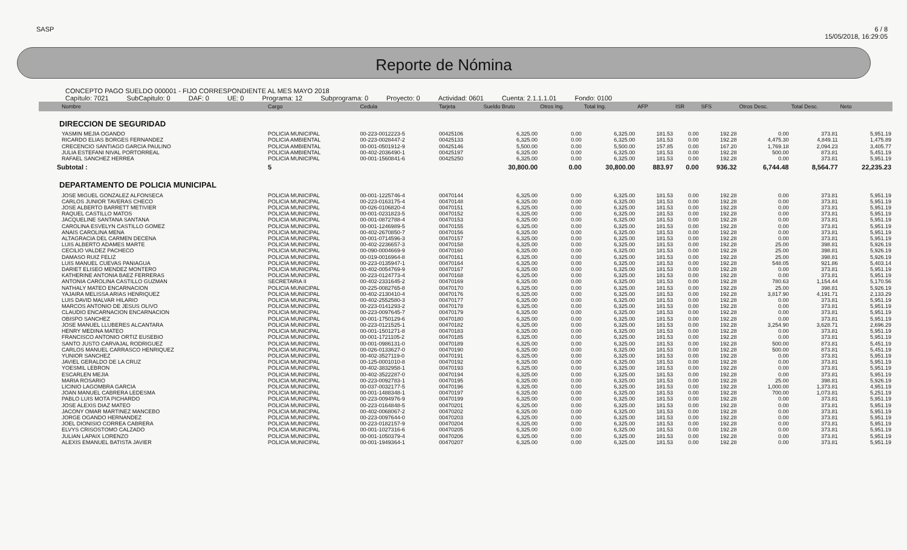SASP 6 / 8
15/05/2018, 16:29:05
Reporte de Nómina
CONCEPTO PAGO SUELDO 000001 - FIJO CORRESPONDIENTE AL MES MAYO 2018
Capítulo: 7021 SubCapitulo: 0 DAF: 0 UE: 0 Programa: 12 Subprograma: 0 Proyecto: 0 Actividad: 0601 Cuenta: 2.1.1.1.01 Fondo: 0100
| Nombre | Cargo | Cedula | Tarjeta | Sueldo Bruto | Otros Ing. | Total Ing. | AFP | ISR | SFS | Otros Desc. | Total Desc. | Neto |
| --- | --- | --- | --- | --- | --- | --- | --- | --- | --- | --- | --- | --- |
| DIRECCION DE SEGURIDAD | | | | | | | | | | | | |
| YASMIN MEJIA OGANDO | POLICIA MUNICIPAL | 00-223-0012223-5 | 00425106 | 6,325.00 | 0.00 | 6,325.00 | 181.53 | 0.00 | 192.28 | 0.00 | 373.81 | 5,951.19 |
| RICARDO ELIAS BORGES FERNANDEZ | POLICIA AMBIENTAL | 00-223-0028447-2 | 00425133 | 6,325.00 | 0.00 | 6,325.00 | 181.53 | 0.00 | 192.28 | 4,475.30 | 4,849.11 | 1,475.89 |
| CRECENCIO SANTIAGO GARCIA PAULINO | POLICIA AMBIENTAL | 00-001-0501912-9 | 00425146 | 5,500.00 | 0.00 | 5,500.00 | 157.85 | 0.00 | 167.20 | 1,769.18 | 2,094.23 | 3,405.77 |
| JULIA ESTEFANI NIVAL PORTORREAL | POLICIA AMBIENTAL | 00-402-2036490-1 | 00425197 | 6,325.00 | 0.00 | 6,325.00 | 181.53 | 0.00 | 192.28 | 500.00 | 873.81 | 5,451.19 |
| RAFAEL SANCHEZ HERREA | POLICIA MUNICIPAL | 00-001-1560841-6 | 00425250 | 6,325.00 | 0.00 | 6,325.00 | 181.53 | 0.00 | 192.28 | 0.00 | 373.81 | 5,951.19 |
| Subtotal : | 5 | | | 30,800.00 | 0.00 | 30,800.00 | 883.97 | 0.00 | 936.32 | 6,744.48 | 8,564.77 | 22,235.23 |
| DEPARTAMENTO DE POLICIA MUNICIPAL | | | | | | | | | | | | |
| JOSE MIGUEL GONZALEZ ALFONSECA | POLICIA MUNICIPAL | 00-001-1225746-4 | 00470144 | 6,325.00 | 0.00 | 6,325.00 | 181.53 | 0.00 | 192.28 | 0.00 | 373.81 | 5,951.19 |
| CARLOS JUNIOR TAVERAS CHECO | POLICIA MUNICIPAL | 00-223-0163175-4 | 00470148 | 6,325.00 | 0.00 | 6,325.00 | 181.53 | 0.00 | 192.28 | 0.00 | 373.81 | 5,951.19 |
| JOSE ALBERTO BARRETT METIVIER | POLICIA MUNICIPAL | 00-026-0106820-4 | 00470151 | 6,325.00 | 0.00 | 6,325.00 | 181.53 | 0.00 | 192.28 | 0.00 | 373.81 | 5,951.19 |
| RAQUEL CASTILLO MATOS | POLICIA MUNICIPAL | 00-001-0231823-5 | 00470152 | 6,325.00 | 0.00 | 6,325.00 | 181.53 | 0.00 | 192.28 | 0.00 | 373.81 | 5,951.19 |
| JACQUELINE SANTANA SANTANA | POLICIA MUNICIPAL | 00-001-0872788-4 | 00470153 | 6,325.00 | 0.00 | 6,325.00 | 181.53 | 0.00 | 192.28 | 0.00 | 373.81 | 5,951.19 |
| CAROLINA ESVELYN CASTILLO GOMEZ | POLICIA MUNICIPAL | 00-001-1246989-5 | 00470155 | 6,325.00 | 0.00 | 6,325.00 | 181.53 | 0.00 | 192.28 | 0.00 | 373.81 | 5,951.19 |
| ANAIS CAROLINA MENA | POLICIA MUNICIPAL | 00-402-2670850-7 | 00470156 | 6,325.00 | 0.00 | 6,325.00 | 181.53 | 0.00 | 192.28 | 0.00 | 373.81 | 5,951.19 |
| ALTAGRACIA DEL CARMEN DECENA | POLICIA MUNICIPAL | 00-001-0714596-3 | 00470157 | 6,325.00 | 0.00 | 6,325.00 | 181.53 | 0.00 | 192.28 | 0.00 | 373.81 | 5,951.19 |
| LUIS ALBERTO ADAMES MARTE | POLICIA MUNICIPAL | 00-402-2236657-3 | 00470158 | 6,325.00 | 0.00 | 6,325.00 | 181.53 | 0.00 | 192.28 | 25.00 | 398.81 | 5,926.19 |
| CECILIO VALDEZ PACHECO | POLICIA MUNICIPAL | 00-090-0004669-9 | 00470160 | 6,325.00 | 0.00 | 6,325.00 | 181.53 | 0.00 | 192.28 | 25.00 | 398.81 | 5,926.19 |
| DAMASO RUIZ FELIZ | POLICIA MUNICIPAL | 00-019-0016964-8 | 00470161 | 6,325.00 | 0.00 | 6,325.00 | 181.53 | 0.00 | 192.28 | 25.00 | 398.81 | 5,926.19 |
| LUIS MANUEL CUEVAS PANIAGUA | POLICIA MUNICIPAL | 00-223-0135947-1 | 00470164 | 6,325.00 | 0.00 | 6,325.00 | 181.53 | 0.00 | 192.28 | 548.05 | 921.86 | 5,403.14 |
| DARIET ELISEO MENDEZ MONTERO | POLICIA MUNICIPAL | 00-402-0054769-9 | 00470167 | 6,325.00 | 0.00 | 6,325.00 | 181.53 | 0.00 | 192.28 | 0.00 | 373.81 | 5,951.19 |
| KATHERINE ANTONIA BAEZ FERRERAS | POLICIA MUNICIPAL | 00-223-0124773-4 | 00470168 | 6,325.00 | 0.00 | 6,325.00 | 181.53 | 0.00 | 192.28 | 0.00 | 373.81 | 5,951.19 |
| ANTONIA CAROLINA CASTILLO GUZMAN | SECRETARIA II | 00-402-2331645-2 | 00470169 | 6,325.00 | 0.00 | 6,325.00 | 181.53 | 0.00 | 192.28 | 780.63 | 1,154.44 | 5,170.56 |
| NATHALY MATEO ENCARNACION | POLICIA MUNICIPAL | 00-225-0082765-8 | 00470170 | 6,325.00 | 0.00 | 6,325.00 | 181.53 | 0.00 | 192.28 | 25.00 | 398.81 | 5,926.19 |
| YAJAIRA MELISSA ARIAS HENRIQUEZ | POLICIA MUNICIPAL | 00-402-2130410-4 | 00470176 | 6,325.00 | 0.00 | 6,325.00 | 181.53 | 0.00 | 192.28 | 3,817.90 | 4,191.71 | 2,133.29 |
| LUIS DAVID MALVAR HILARIO | POLICIA MUNICIPAL | 00-402-2552580-3 | 00470177 | 6,325.00 | 0.00 | 6,325.00 | 181.53 | 0.00 | 192.28 | 0.00 | 373.81 | 5,951.19 |
| MARCOS ANTONIO DE JESUS OLIVO | POLICIA MUNICIPAL | 00-223-0141293-2 | 00470178 | 6,325.00 | 0.00 | 6,325.00 | 181.53 | 0.00 | 192.28 | 0.00 | 373.81 | 5,951.19 |
| CLAUDIO ENCARNACION ENCARNACION | POLICIA MUNICIPAL | 00-223-0097645-7 | 00470179 | 6,325.00 | 0.00 | 6,325.00 | 181.53 | 0.00 | 192.28 | 0.00 | 373.81 | 5,951.19 |
| OBISPO SANCHEZ | POLICIA MUNICIPAL | 00-001-1750129-6 | 00470180 | 6,325.00 | 0.00 | 6,325.00 | 181.53 | 0.00 | 192.28 | 0.00 | 373.81 | 5,951.19 |
| JOSE MANUEL LLUBERES ALCANTARA | POLICIA MUNICIPAL | 00-223-0121525-1 | 00470182 | 6,325.00 | 0.00 | 6,325.00 | 181.53 | 0.00 | 192.28 | 3,254.90 | 3,628.71 | 2,696.29 |
| HENRY MEDINA MATEO | POLICIA MUNICIPAL | 00-001-1501271-8 | 00470183 | 6,325.00 | 0.00 | 6,325.00 | 181.53 | 0.00 | 192.28 | 0.00 | 373.81 | 5,951.19 |
| FRANCISCO ANTONIO ORTIZ EUSEBIO | POLICIA MUNICIPAL | 00-001-1721105-2 | 00470185 | 6,325.00 | 0.00 | 6,325.00 | 181.53 | 0.00 | 192.28 | 0.00 | 373.81 | 5,951.19 |
| SANTO JUSTO CARVAJAL RODRIGUEZ | POLICIA MUNICIPAL | 00-001-0986131-0 | 00470189 | 6,325.00 | 0.00 | 6,325.00 | 181.53 | 0.00 | 192.28 | 500.00 | 873.81 | 5,451.19 |
| CARLOS MANUEL CARRASCO HENRIQUEZ | POLICIA MUNICIPAL | 00-026-0133627-0 | 00470190 | 6,325.00 | 0.00 | 6,325.00 | 181.53 | 0.00 | 192.28 | 500.00 | 873.81 | 5,451.19 |
| YUNIOR SANCHEZ | POLICIA MUNICIPAL | 00-402-3527119-0 | 00470191 | 6,325.00 | 0.00 | 6,325.00 | 181.53 | 0.00 | 192.28 | 0.00 | 373.81 | 5,951.19 |
| JAVIEL GERALDO DE LA CRUZ | POLICIA MUNICIPAL | 00-125-0001010-8 | 00470192 | 6,325.00 | 0.00 | 6,325.00 | 181.53 | 0.00 | 192.28 | 0.00 | 373.81 | 5,951.19 |
| YOESMIL LEBRON | POLICIA MUNICIPAL | 00-402-3832958-1 | 00470193 | 6,325.00 | 0.00 | 6,325.00 | 181.53 | 0.00 | 192.28 | 0.00 | 373.81 | 5,951.19 |
| ESCARLEN MEJIA | POLICIA MUNICIPAL | 00-402-3522287-0 | 00470194 | 6,325.00 | 0.00 | 6,325.00 | 181.53 | 0.00 | 192.28 | 0.00 | 373.81 | 5,951.19 |
| MARIA ROSARIO | POLICIA MUNICIPAL | 00-223-0092783-1 | 00470195 | 6,325.00 | 0.00 | 6,325.00 | 181.53 | 0.00 | 192.28 | 25.00 | 398.81 | 5,926.19 |
| LICINIO LAGOMBRA GARCIA | POLICIA MUNICIPAL | 00-037-0032177-5 | 00470196 | 6,325.00 | 0.00 | 6,325.00 | 181.53 | 0.00 | 192.28 | 1,000.00 | 1,373.81 | 4,951.19 |
| JOAN MANUEL CABRERA LEDESMA | POLICIA MUNICIPAL | 00-001-1488348-1 | 00470197 | 6,325.00 | 0.00 | 6,325.00 | 181.53 | 0.00 | 192.28 | 700.00 | 1,073.81 | 5,251.19 |
| PABLO LUIS MOTA PICHARDO | POLICIA MUNICIPAL | 00-223-0094976-9 | 00470199 | 6,325.00 | 0.00 | 6,325.00 | 181.53 | 0.00 | 192.28 | 0.00 | 373.81 | 5,951.19 |
| JOSE ALEXIS DIAZ MATEO | POLICIA MUNICIPAL | 00-223-0164848-5 | 00470201 | 6,325.00 | 0.00 | 6,325.00 | 181.53 | 0.00 | 192.28 | 0.00 | 373.81 | 5,951.19 |
| JACONY OMAR MARTINEZ MANCEBO | POLICIA MUNICIPAL | 00-402-0068067-2 | 00470202 | 6,325.00 | 0.00 | 6,325.00 | 181.53 | 0.00 | 192.28 | 0.00 | 373.81 | 5,951.19 |
| JORGE OGANDO HERNANDEZ | POLICIA MUNICIPAL | 00-223-0097644-0 | 00470203 | 6,325.00 | 0.00 | 6,325.00 | 181.53 | 0.00 | 192.28 | 0.00 | 373.81 | 5,951.19 |
| JOEL DIONISIO CORREA CABRERA | POLICIA MUNICIPAL | 00-223-0182157-9 | 00470204 | 6,325.00 | 0.00 | 6,325.00 | 181.53 | 0.00 | 192.28 | 0.00 | 373.81 | 5,951.19 |
| ELVYS CRISOSTOMO CALZADO | POLICIA MUNICIPAL | 00-001-1027316-6 | 00470205 | 6,325.00 | 0.00 | 6,325.00 | 181.53 | 0.00 | 192.28 | 0.00 | 373.81 | 5,951.19 |
| JULIAN LAPAIX LORENZO | POLICIA MUNICIPAL | 00-001-1050379-4 | 00470206 | 6,325.00 | 0.00 | 6,325.00 | 181.53 | 0.00 | 192.28 | 0.00 | 373.81 | 5,951.19 |
| ALEXIS EMANUEL BATISTA JAVIER | POLICIA MUNICIPAL | 00-001-1949364-1 | 00470207 | 6,325.00 | 0.00 | 6,325.00 | 181.53 | 0.00 | 192.28 | 0.00 | 373.81 | 5,951.19 |